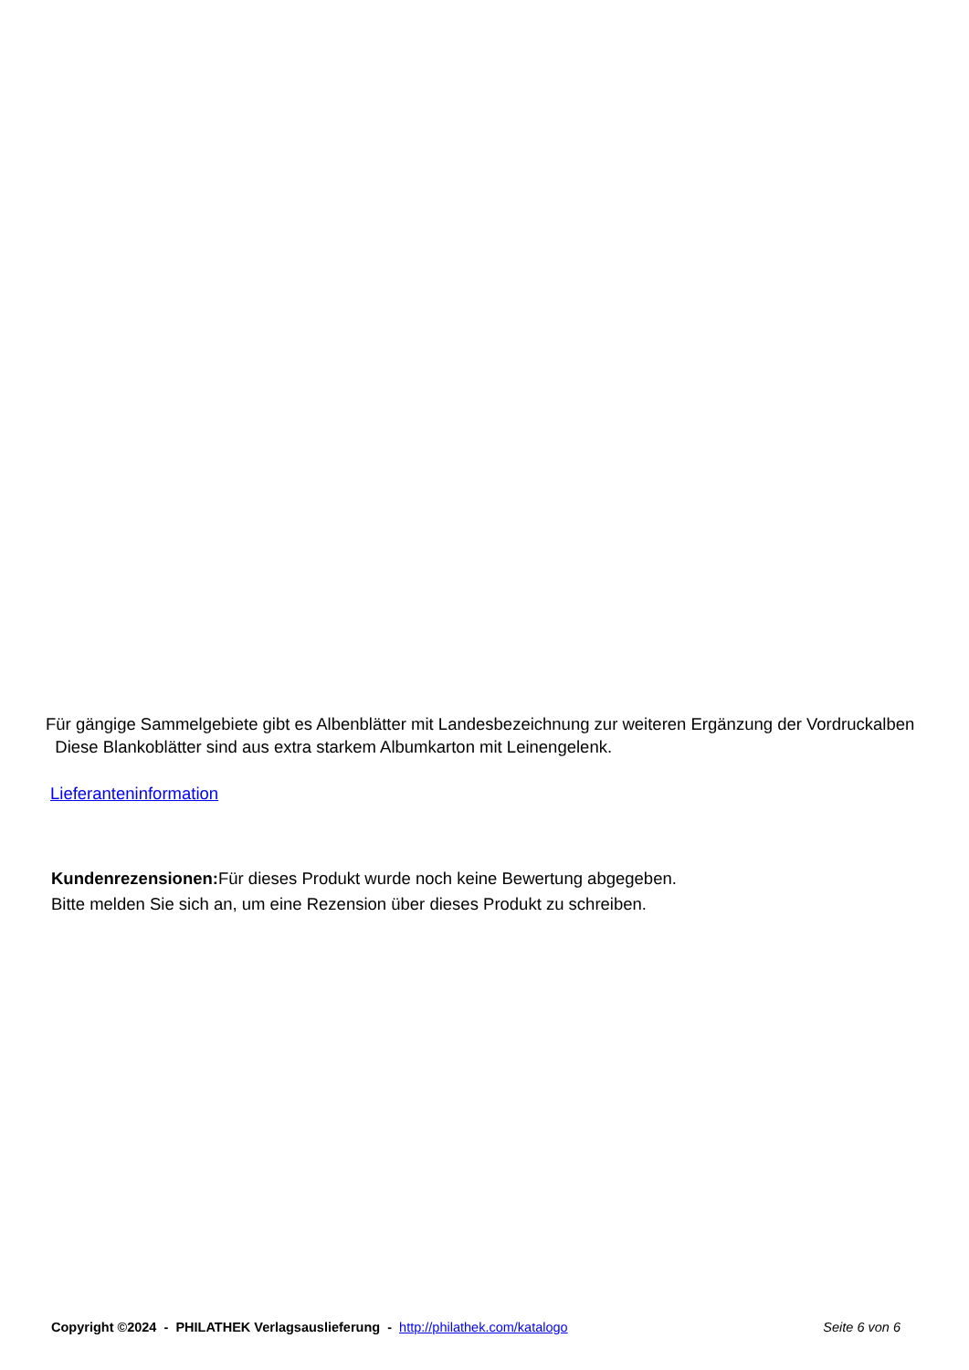Für gängige Sammelgebiete gibt es Albenblätter mit Landesbezeichnung zur weiteren Ergänzung der Vordruckalben
Diese Blankoblätter sind aus extra starkem Albumkarton mit Leinengelenk.
Lieferanteninformation
Kundenrezensionen: Für dieses Produkt wurde noch keine Bewertung abgegeben.
Bitte melden Sie sich an, um eine Rezension über dieses Produkt zu schreiben.
Copyright ©2024 - PHILATHEK Verlagsauslieferung - http://philathek.com/katalogo Seite 6 von 6